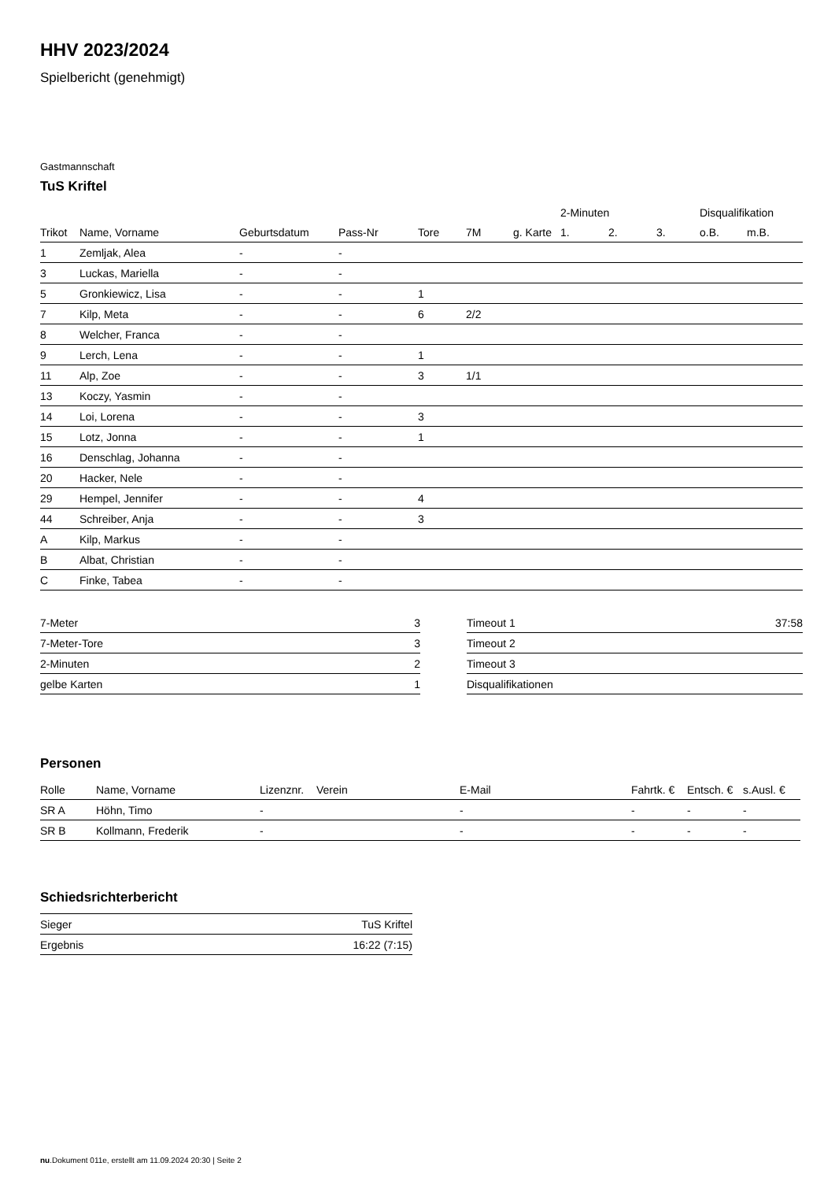HHV 2023/2024
Spielbericht (genehmigt)
Gastmannschaft
TuS Kriftel
| | | | | | | | 2-Minuten | | | Disqualifikation | |
| --- | --- | --- | --- | --- | --- | --- | --- | --- | --- | --- | --- |
| Trikot | Name, Vorname | Geburtsdatum | Pass-Nr | Tore | 7M | g. Karte | 1. | 2. | 3. | o.B. | m.B. |
| 1 | Zemljak, Alea | - | - | | | | | | | | |
| 3 | Luckas, Mariella | - | - | | | | | | | | |
| 5 | Gronkiewicz, Lisa | - | - | 1 | | | | | | | |
| 7 | Kilp, Meta | - | - | 6 | 2/2 | | | | | | |
| 8 | Welcher, Franca | - | - | | | | | | | | |
| 9 | Lerch, Lena | - | - | 1 | | | | | | | |
| 11 | Alp, Zoe | - | - | 3 | 1/1 | | | | | | |
| 13 | Koczy, Yasmin | - | - | | | | | | | | |
| 14 | Loi, Lorena | - | - | 3 | | | | | | | |
| 15 | Lotz, Jonna | - | - | 1 | | | | | | | |
| 16 | Denschlag, Johanna | - | - | | | | | | | | |
| 20 | Hacker, Nele | - | - | | | | | | | | |
| 29 | Hempel, Jennifer | - | - | 4 | | | | | | | |
| 44 | Schreiber, Anja | - | - | 3 | | | | | | | |
| A | Kilp, Markus | - | - | | | | | | | | |
| B | Albat, Christian | - | - | | | | | | | | |
| C | Finke, Tabea | - | - | | | | | | | | |
| 7-Meter | 3 |
| 7-Meter-Tore | 3 |
| 2-Minuten | 2 |
| gelbe Karten | 1 |
| Timeout 1 | 37:58 |
| Timeout 2 | |
| Timeout 3 | |
| Disqualifikationen | |
Personen
| Rolle | Name, Vorname | Lizenznr. | Verein | E-Mail | Fahrtk. € | Entsch. € | s.Ausl. € |
| --- | --- | --- | --- | --- | --- | --- | --- |
| SR A | Höhn, Timo | - | | - | - | - | - |
| SR B | Kollmann, Frederik | - | | - | - | - | - |
Schiedsrichterbericht
| Sieger | TuS Kriftel |
| Ergebnis | 16:22 (7:15) |
nu.Dokument 011e, erstellt am 11.09.2024 20:30 | Seite 2